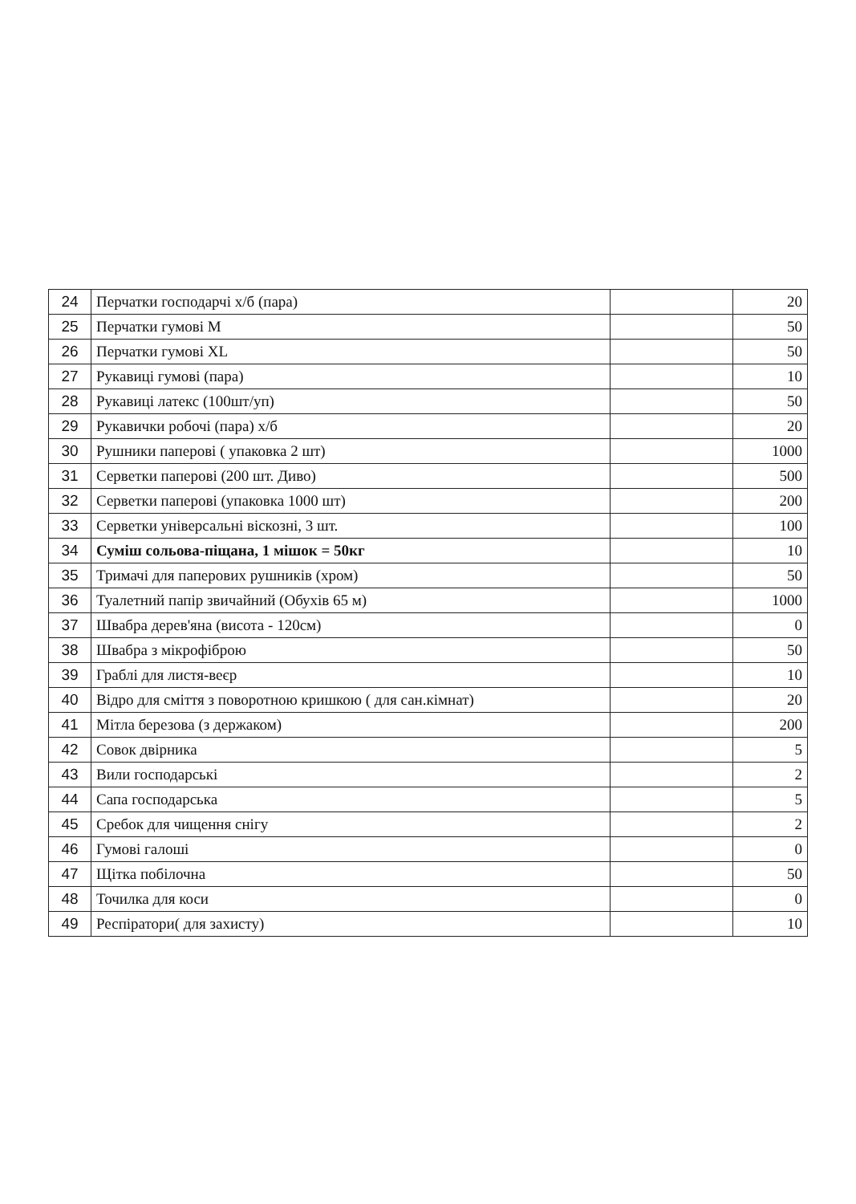| 24 | Перчатки господарчі х/б (пара) | | 20 |
| 25 | Перчатки гумові М | | 50 |
| 26 | Перчатки гумові XL | | 50 |
| 27 | Рукавиці гумові (пара) | | 10 |
| 28 | Рукавиці латекс (100шт/уп) | | 50 |
| 29 | Рукавички робочі (пара) х/б | | 20 |
| 30 | Рушники паперові ( упаковка 2 шт) | | 1000 |
| 31 | Серветки паперові (200 шт. Диво) | | 500 |
| 32 | Серветки паперові (упаковка 1000 шт) | | 200 |
| 33 | Серветки універсальні віскозні, 3 шт. | | 100 |
| 34 | Суміш сольова-піщана, 1 мішок = 50кг | | 10 |
| 35 | Тримачі для паперових рушників (хром) | | 50 |
| 36 | Туалетний папір звичайний (Обухів 65 м) | | 1000 |
| 37 | Швабра дерев'яна (висота - 120см) | | 0 |
| 38 | Швабра з мікрофіброю | | 50 |
| 39 | Граблі для листя-веєр | | 10 |
| 40 | Відро для сміття з поворотною кришкою ( для сан.кімнат) | | 20 |
| 41 | Мітла березова (з держаком) | | 200 |
| 42 | Совок двірника | | 5 |
| 43 | Вили господарські | | 2 |
| 44 | Сапа господарська | | 5 |
| 45 | Сребок для чищення снігу | | 2 |
| 46 | Гумові галоші | | 0 |
| 47 | Щітка побілочна | | 50 |
| 48 | Точилка для коси | | 0 |
| 49 | Респіратори( для захисту) | | 10 |